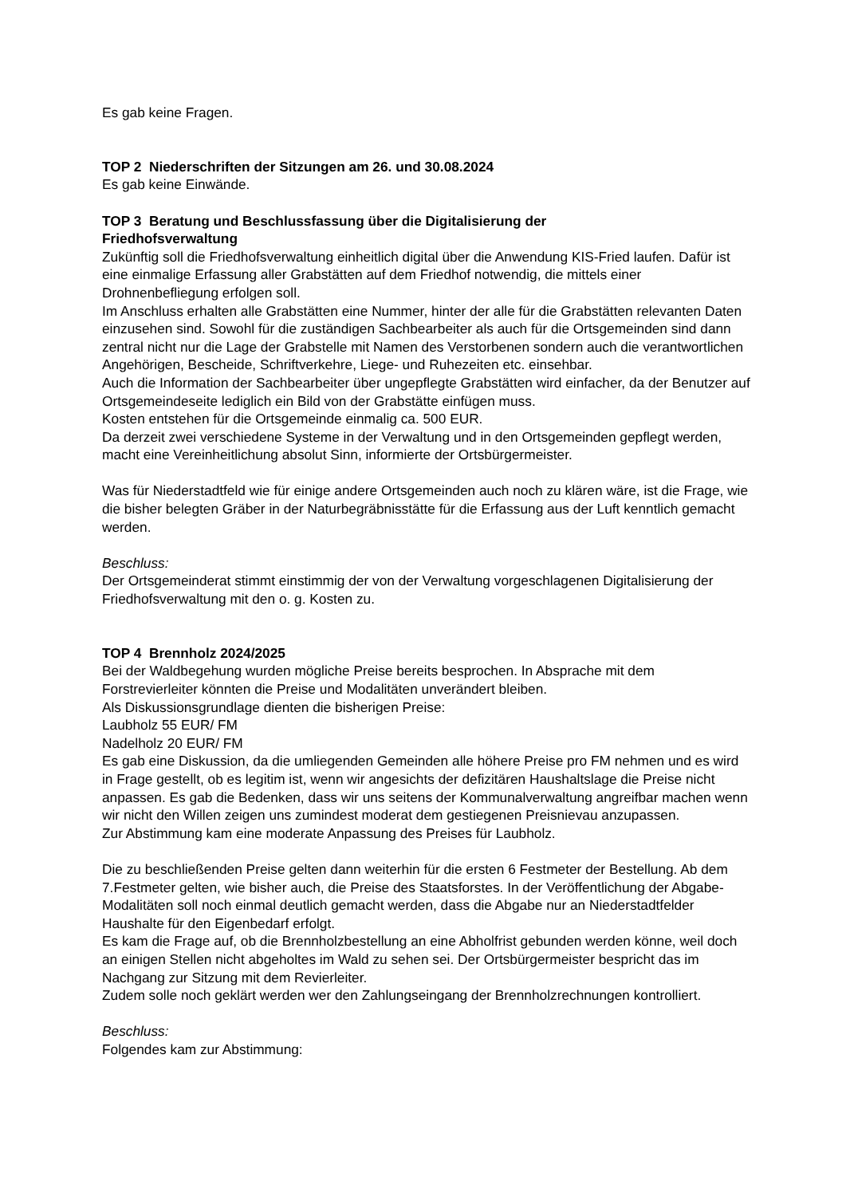Es gab keine Fragen.
TOP 2 Niederschriften der Sitzungen am 26. und 30.08.2024
Es gab keine Einwände.
TOP 3 Beratung und Beschlussfassung über die Digitalisierung der
Friedhofsverwaltung
Zukünftig soll die Friedhofsverwaltung einheitlich digital über die Anwendung KIS-Fried laufen. Dafür ist eine einmalige Erfassung aller Grabstätten auf dem Friedhof notwendig, die mittels einer Drohnenbefliegung erfolgen soll.
Im Anschluss erhalten alle Grabstätten eine Nummer, hinter der alle für die Grabstätten relevanten Daten einzusehen sind. Sowohl für die zuständigen Sachbearbeiter als auch für die Ortsgemeinden sind dann zentral nicht nur die Lage der Grabstelle mit Namen des Verstorbenen sondern auch die verantwortlichen Angehörigen, Bescheide, Schriftverkehre, Liege- und Ruhezeiten etc. einsehbar.
Auch die Information der Sachbearbeiter über ungepflegte Grabstätten wird einfacher, da der Benutzer auf Ortsgemeindeseite lediglich ein Bild von der Grabstätte einfügen muss.
Kosten entstehen für die Ortsgemeinde einmalig ca. 500 EUR.
Da derzeit zwei verschiedene Systeme in der Verwaltung und in den Ortsgemeinden gepflegt werden, macht eine Vereinheitlichung absolut Sinn, informierte der Ortsbürgermeister.
Was für Niederstadtfeld wie für einige andere Ortsgemeinden auch noch zu klären wäre, ist die Frage, wie die bisher belegten Gräber in der Naturbegräbnisstätte für die Erfassung aus der Luft kenntlich gemacht werden.
Beschluss:
Der Ortsgemeinderat stimmt einstimmig der von der Verwaltung vorgeschlagenen Digitalisierung der Friedhofsverwaltung mit den o. g. Kosten zu.
TOP 4 Brennholz 2024/2025
Bei der Waldbegehung wurden mögliche Preise bereits besprochen. In Absprache mit dem Forstrevierleiter könnten die Preise und Modalitäten unverändert bleiben.
Als Diskussionsgrundlage dienten die bisherigen Preise:
Laubholz 55 EUR/ FM
Nadelholz 20 EUR/ FM
Es gab eine Diskussion, da die umliegenden Gemeinden alle höhere Preise pro FM nehmen und es wird in Frage gestellt, ob es legitim ist, wenn wir angesichts der defizitären Haushaltslage die Preise nicht anpassen. Es gab die Bedenken, dass wir uns seitens der Kommunalverwaltung angreifbar machen wenn wir nicht den Willen zeigen uns zumindest moderat dem gestiegenen Preisnievau anzupassen.
Zur Abstimmung kam eine moderate Anpassung des Preises für Laubholz.
Die zu beschließenden Preise gelten dann weiterhin für die ersten 6 Festmeter der Bestellung. Ab dem 7.Festmeter gelten, wie bisher auch, die Preise des Staatsforstes. In der Veröffentlichung der Abgabe-Modalitäten soll noch einmal deutlich gemacht werden, dass die Abgabe nur an Niederstadtfelder Haushalte für den Eigenbedarf erfolgt.
Es kam die Frage auf, ob die Brennholzbestellung an eine Abholfrist gebunden werden könne, weil doch an einigen Stellen nicht abgeholtes im Wald zu sehen sei. Der Ortsbürgermeister bespricht das im Nachgang zur Sitzung mit dem Revierleiter.
Zudem solle noch geklärt werden wer den Zahlungseingang der Brennholzrechnungen kontrolliert.
Beschluss:
Folgendes kam zur Abstimmung: